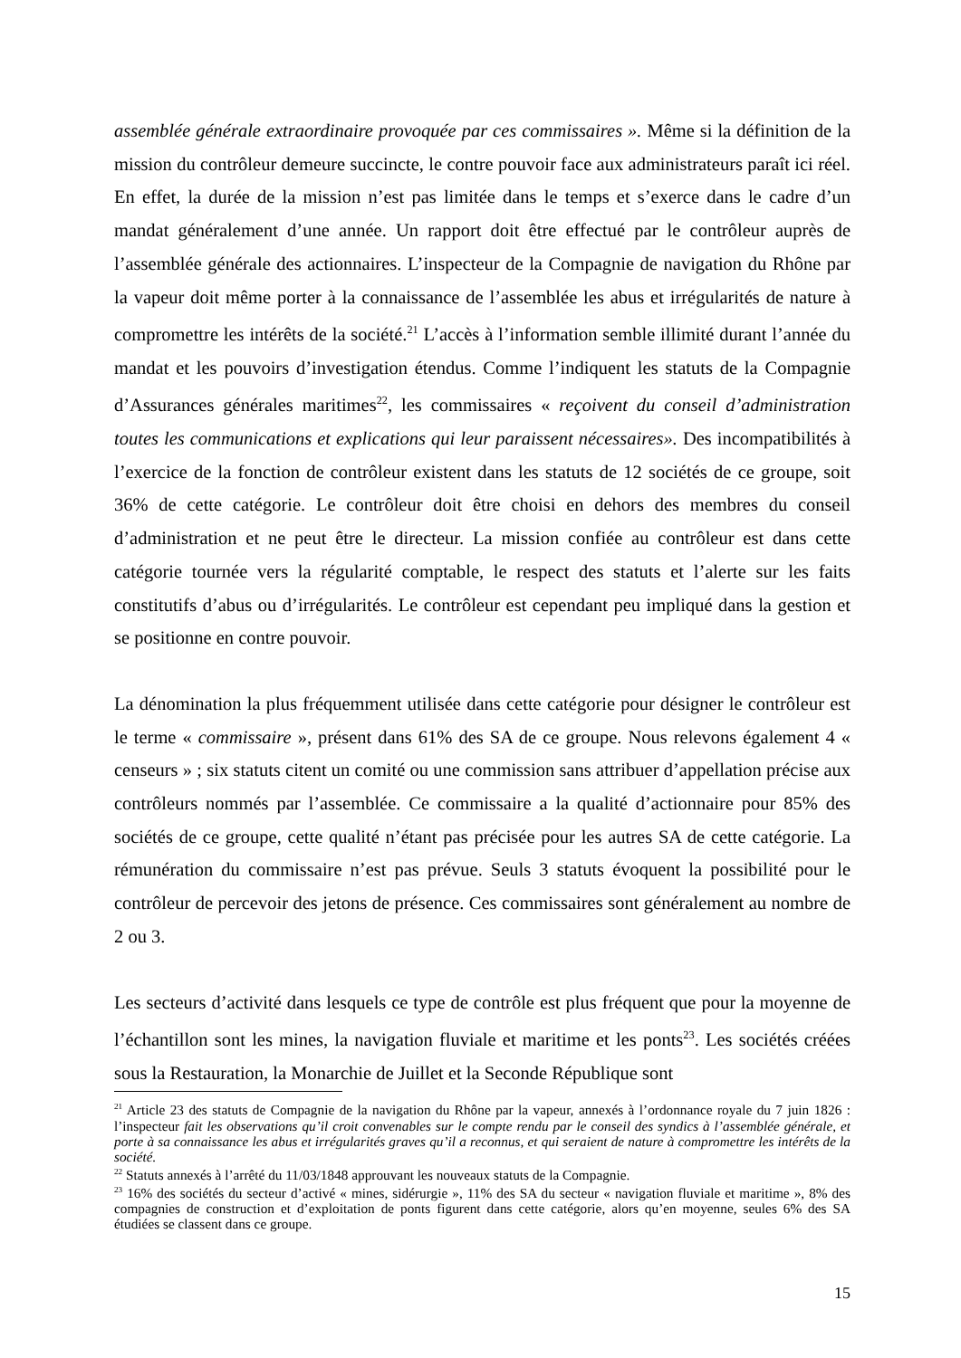assemblée générale extraordinaire provoquée par ces commissaires ». Même si la définition de la mission du contrôleur demeure succincte, le contre pouvoir face aux administrateurs paraît ici réel. En effet, la durée de la mission n’est pas limitée dans le temps et s’exerce dans le cadre d’un mandat généralement d’une année. Un rapport doit être effectué par le contrôleur auprès de l’assemblée générale des actionnaires. L’inspecteur de la Compagnie de navigation du Rhône par la vapeur doit même porter à la connaissance de l’assemblée les abus et irrégularités de nature à compromettre les intérêts de la société.<sup>21</sup> L’accès à l’information semble illimité durant l’année du mandat et les pouvoirs d’investigation étendus. Comme l’indiquent les statuts de la Compagnie d’Assurances générales maritimes<sup>22</sup>, les commissaires « reçoivent du conseil d’administration toutes les communications et explications qui leur paraissent nécessaires». Des incompatibilités à l’exercice de la fonction de contrôleur existent dans les statuts de 12 sociétés de ce groupe, soit 36% de cette catégorie. Le contrôleur doit être choisi en dehors des membres du conseil d’administration et ne peut être le directeur. La mission confiée au contrôleur est dans cette catégorie tournée vers la régularité comptable, le respect des statuts et l’alerte sur les faits constitutifs d’abus ou d’irrégularités. Le contrôleur est cependant peu impliqué dans la gestion et se positionne en contre pouvoir.
La dénomination la plus fréquemment utilisée dans cette catégorie pour désigner le contrôleur est le terme « commissaire », présent dans 61% des SA de ce groupe. Nous relevons également 4 « censeurs » ; six statuts citent un comité ou une commission sans attribuer d’appellation précise aux contrôleurs nommés par l’assemblée. Ce commissaire a la qualité d’actionnaire pour 85% des sociétés de ce groupe, cette qualité n’étant pas précisée pour les autres SA de cette catégorie. La rémunération du commissaire n’est pas prévue. Seuls 3 statuts évoquent la possibilité pour le contrôleur de percevoir des jetons de présence. Ces commissaires sont généralement au nombre de 2 ou 3.
Les secteurs d’activité dans lesquels ce type de contrôle est plus fréquent que pour la moyenne de l’échantillon sont les mines, la navigation fluviale et maritime et les ponts<sup>23</sup>. Les sociétés créées sous la Restauration, la Monarchie de Juillet et la Seconde République sont
<sup>21</sup> Article 23 des statuts de Compagnie de la navigation du Rhône par la vapeur, annexés à l’ordonnance royale du 7 juin 1826 : l’inspecteur fait les observations qu’il croit convenables sur le compte rendu par le conseil des syndics à l’assemblée générale, et porte à sa connaissance les abus et irrégularités graves qu’il a reconnus, et qui seraient de nature à compromettre les intérêts de la société.
<sup>22</sup> Statuts annexés à l’arrêté du 11/03/1848 approuvant les nouveaux statuts de la Compagnie.
<sup>23</sup> 16% des sociétés du secteur d’activé « mines, sidérurgie », 11% des SA du secteur « navigation fluviale et maritime », 8% des compagnies de construction et d’exploitation de ponts figurent dans cette catégorie, alors qu’en moyenne, seules 6% des SA étudiées se classent dans ce groupe.
15